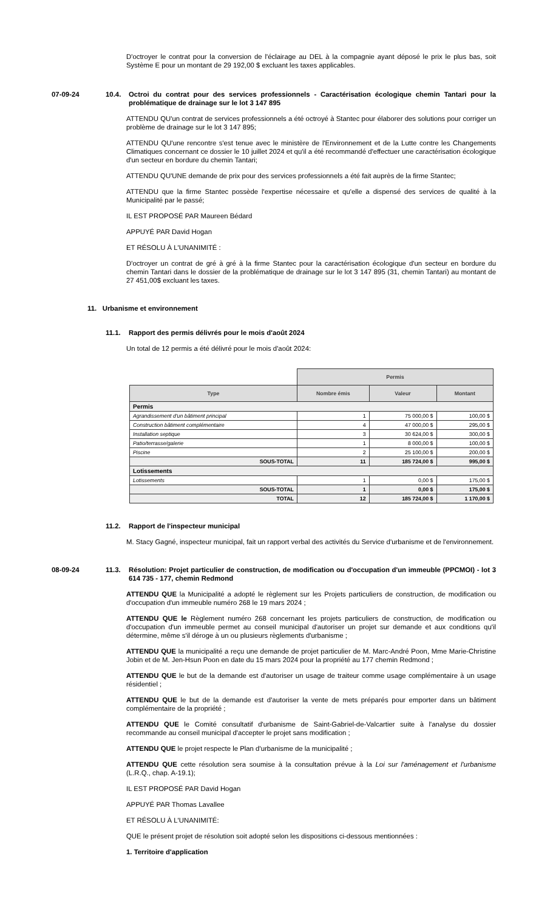D'octroyer le contrat pour la conversion de l'éclairage au DEL à la compagnie ayant déposé le prix le plus bas, soit Système E pour un montant de 29 192,00 $ excluant les taxes applicables.
07-09-24 10.4. Octroi du contrat pour des services professionnels - Caractérisation écologique chemin Tantari pour la problématique de drainage sur le lot 3 147 895
ATTENDU QU'un contrat de services professionnels a été octroyé à Stantec pour élaborer des solutions pour corriger un problème de drainage sur le lot 3 147 895;
ATTENDU QU'une rencontre s'est tenue avec le ministère de l'Environnement et de la Lutte contre les Changements Climatiques concernant ce dossier le 10 juillet 2024 et qu'il a été recommandé d'effectuer une caractérisation écologique d'un secteur en bordure du chemin Tantari;
ATTENDU QU'UNE demande de prix pour des services professionnels a été fait auprès de la firme Stantec;
ATTENDU que la firme Stantec possède l'expertise nécessaire et qu'elle a dispensé des services de qualité à la Municipalité par le passé;
IL EST PROPOSÉ PAR Maureen Bédard
APPUYÉ PAR David Hogan
ET RÉSOLU À L'UNANIMITÉ :
D'octroyer un contrat de gré à gré à la firme Stantec pour la caractérisation écologique d'un secteur en bordure du chemin Tantari dans le dossier de la problématique de drainage sur le lot 3 147 895 (31, chemin Tantari) au montant de 27 451,00$ excluant les taxes.
11. Urbanisme et environnement
11.1. Rapport des permis délivrés pour le mois d'août 2024
Un total de 12 permis a été délivré pour le mois d'août 2024:
| | Permis | | |
| Type | Nombre émis | Valeur | Montant |
| Permis | | | |
| Agrandissement d'un bâtiment principal | 1 | 75 000,00 $ | 100,00 $ |
| Construction bâtiment complémentaire | 4 | 47 000,00 $ | 295,00 $ |
| Installation septique | 3 | 30 624,00 $ | 300,00 $ |
| Patio/terrasse/galerie | 1 | 8 000,00 $ | 100,00 $ |
| Piscine | 2 | 25 100,00 $ | 200,00 $ |
| SOUS-TOTAL | 11 | 185 724,00 $ | 995,00 $ |
| Lotissements | | | |
| Lotissements | 1 | 0,00 $ | 175,00 $ |
| SOUS-TOTAL | 1 | 0,00 $ | 175,00 $ |
| TOTAL | 12 | 185 724,00 $ | 1 170,00 $ |
11.2. Rapport de l'inspecteur municipal
M. Stacy Gagné, inspecteur municipal, fait un rapport verbal des activités du Service d'urbanisme et de l'environnement.
08-09-24 11.3. Résolution: Projet particulier de construction, de modification ou d'occupation d'un immeuble (PPCMOI) - lot 3 614 735 - 177, chemin Redmond
ATTENDU QUE la Municipalité a adopté le règlement sur les Projets particuliers de construction, de modification ou d'occupation d'un immeuble numéro 268 le 19 mars 2024 ;
ATTENDU QUE le Règlement numéro 268 concernant les projets particuliers de construction, de modification ou d'occupation d'un immeuble permet au conseil municipal d'autoriser un projet sur demande et aux conditions qu'il détermine, même s'il déroge à un ou plusieurs règlements d'urbanisme ;
ATTENDU QUE la municipalité a reçu une demande de projet particulier de M. Marc-André Poon, Mme Marie-Christine Jobin et de M. Jen-Hsun Poon en date du 15 mars 2024 pour la propriété au 177 chemin Redmond ;
ATTENDU QUE le but de la demande est d'autoriser un usage de traiteur comme usage complémentaire à un usage résidentiel ;
ATTENDU QUE le but de la demande est d'autoriser la vente de mets préparés pour emporter dans un bâtiment complémentaire de la propriété ;
ATTENDU QUE le Comité consultatif d'urbanisme de Saint-Gabriel-de-Valcartier suite à l'analyse du dossier recommande au conseil municipal d'accepter le projet sans modification ;
ATTENDU QUE le projet respecte le Plan d'urbanisme de la municipalité ;
ATTENDU QUE cette résolution sera soumise à la consultation prévue à la Loi sur l'aménagement et l'urbanisme (L.R.Q., chap. A-19.1);
IL EST PROPOSÉ PAR David Hogan
APPUYÉ PAR Thomas Lavallee
ET RÉSOLU À L'UNANIMITÉ:
QUE le présent projet de résolution soit adopté selon les dispositions ci-dessous mentionnées :
1. Territoire d'application